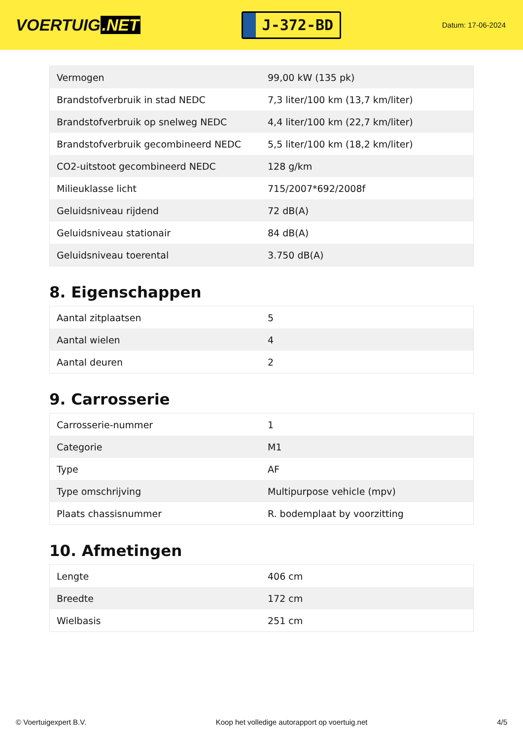VOERTUIG.NET
J-372-BD
Datum: 17-06-2024
| Vermogen | 99,00 kW (135 pk) |
| Brandstofverbruik in stad NEDC | 7,3 liter/100 km (13,7 km/liter) |
| Brandstofverbruik op snelweg NEDC | 4,4 liter/100 km (22,7 km/liter) |
| Brandstofverbruik gecombineerd NEDC | 5,5 liter/100 km (18,2 km/liter) |
| CO2-uitstoot gecombineerd NEDC | 128 g/km |
| Milieuklasse licht | 715/2007*692/2008f |
| Geluidsniveau rijdend | 72 dB(A) |
| Geluidsniveau stationair | 84 dB(A) |
| Geluidsniveau toerental | 3.750 dB(A) |
8. Eigenschappen
| Aantal zitplaatsen | 5 |
| Aantal wielen | 4 |
| Aantal deuren | 2 |
9. Carrosserie
| Carrosserie-nummer | 1 |
| Categorie | M1 |
| Type | AF |
| Type omschrijving | Multipurpose vehicle (mpv) |
| Plaats chassisnummer | R. bodemplaat by voorzitting |
10. Afmetingen
| Lengte | 406 cm |
| Breedte | 172 cm |
| Wielbasis | 251 cm |
© Voertuigexpert B.V. Koop het volledige autorapport op voertuig.net 4/5